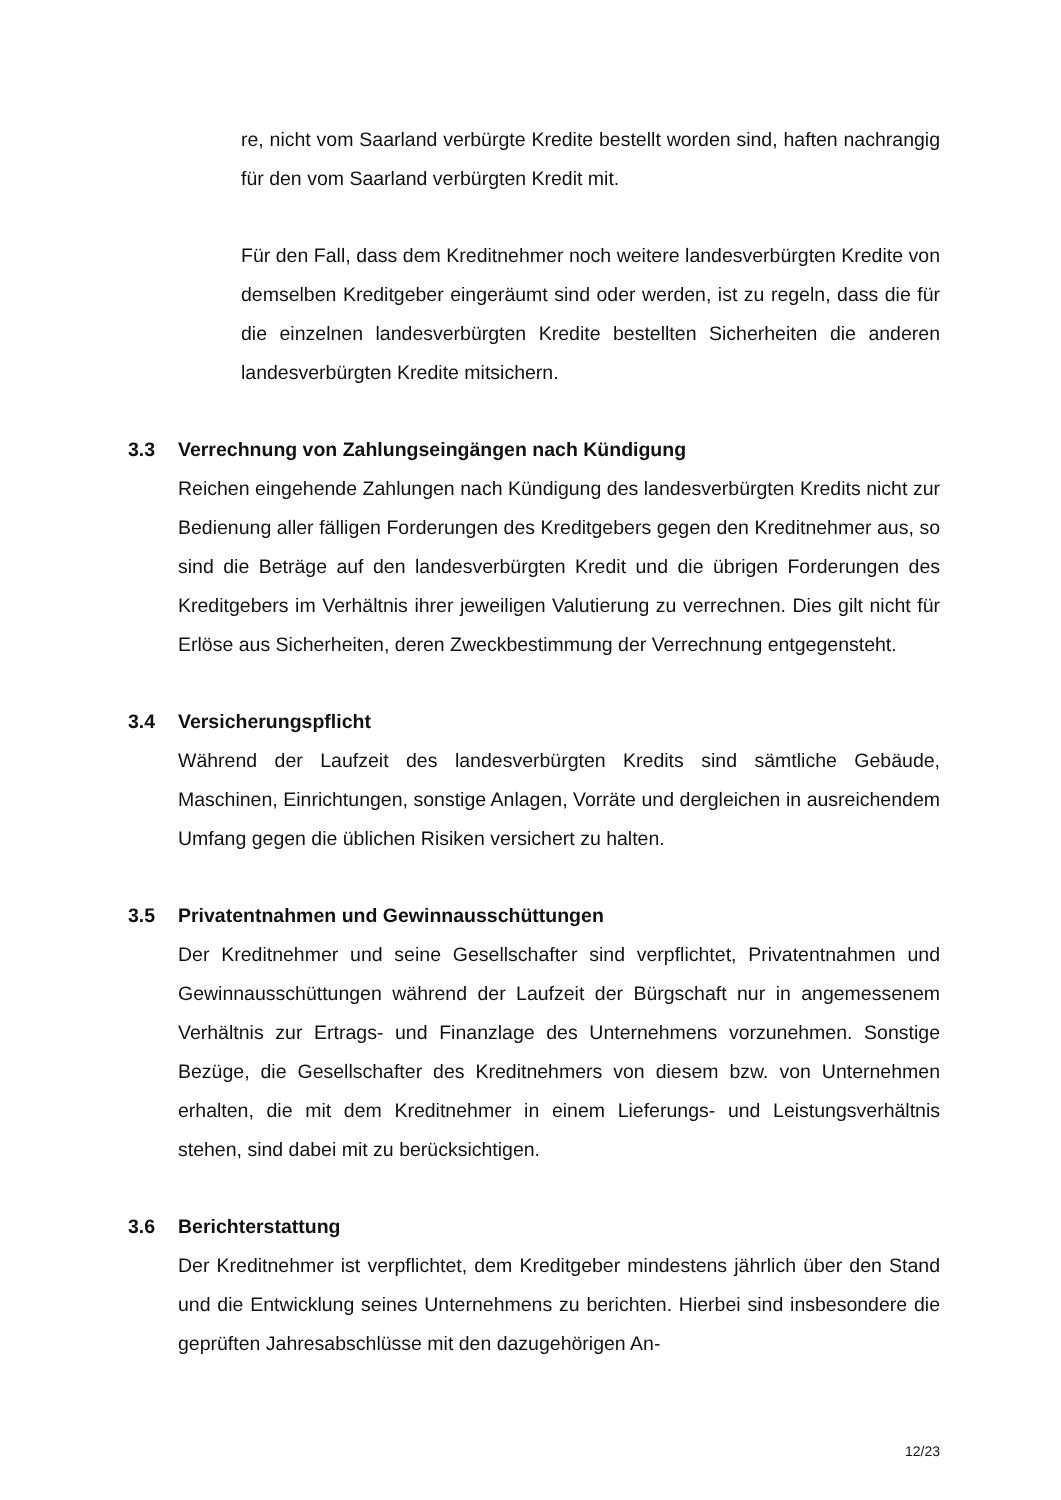re, nicht vom Saarland verbürgte Kredite bestellt worden sind, haften nachrangig für den vom Saarland verbürgten Kredit mit.
Für den Fall, dass dem Kreditnehmer noch weitere landesverbürgten Kredite von demselben Kreditgeber eingeräumt sind oder werden, ist zu regeln, dass die für die einzelnen landesverbürgten Kredite bestellten Sicherheiten die anderen landesverbürgten Kredite mitsichern.
3.3 Verrechnung von Zahlungseingängen nach Kündigung
Reichen eingehende Zahlungen nach Kündigung des landesverbürgten Kredits nicht zur Bedienung aller fälligen Forderungen des Kreditgebers gegen den Kreditnehmer aus, so sind die Beträge auf den landesverbürgten Kredit und die übrigen Forderungen des Kreditgebers im Verhältnis ihrer jeweiligen Valutierung zu verrechnen. Dies gilt nicht für Erlöse aus Sicherheiten, deren Zweckbestimmung der Verrechnung entgegensteht.
3.4 Versicherungspflicht
Während der Laufzeit des landesverbürgten Kredits sind sämtliche Gebäude, Maschinen, Einrichtungen, sonstige Anlagen, Vorräte und dergleichen in ausreichendem Umfang gegen die üblichen Risiken versichert zu halten.
3.5 Privatentnahmen und Gewinnausschüttungen
Der Kreditnehmer und seine Gesellschafter sind verpflichtet, Privatentnahmen und Gewinnausschüttungen während der Laufzeit der Bürgschaft nur in angemessenem Verhältnis zur Ertrags- und Finanzlage des Unternehmens vorzunehmen. Sonstige Bezüge, die Gesellschafter des Kreditnehmers von diesem bzw. von Unternehmen erhalten, die mit dem Kreditnehmer in einem Lieferungs- und Leistungsverhältnis stehen, sind dabei mit zu berücksichtigen.
3.6 Berichterstattung
Der Kreditnehmer ist verpflichtet, dem Kreditgeber mindestens jährlich über den Stand und die Entwicklung seines Unternehmens zu berichten. Hierbei sind insbesondere die geprüften Jahresabschlüsse mit den dazugehörigen An-
12/23